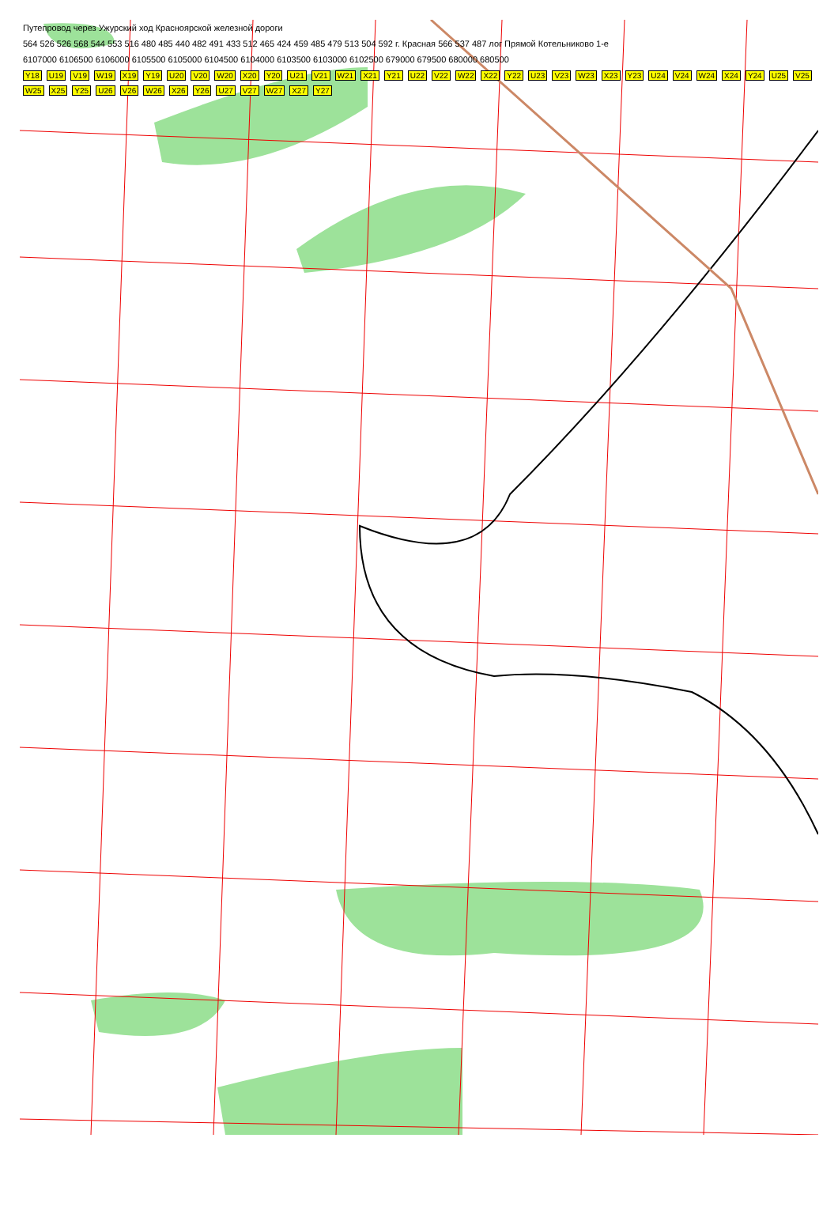Путепровод через Ужурский ход Красноярской железной дороги
564 526 526 568 544 553 516 480 485 440 482 491 433 512 465 424 459 485 479 513 504 592 г. Красная 566 537 487 лог Прямой Котельниково 1-е
6107000 6106500 6106000 6105500 6105000 6104500 6104000 6103500 6103000 6102500 679000 679500 680000 680500
Y18 U19 V19 W19 X19 Y19 U20 V20 W20 X20 Y20 U21 V21 W21 X21 Y21 U22 V22 W22 X22 Y22 U23 V23 W23 X23 Y23 U24 V24 W24 X24 Y24 U25 V25 W25 X25 Y25 U26 V26 W26 X26 Y26 U27 V27 W27 X27 Y27